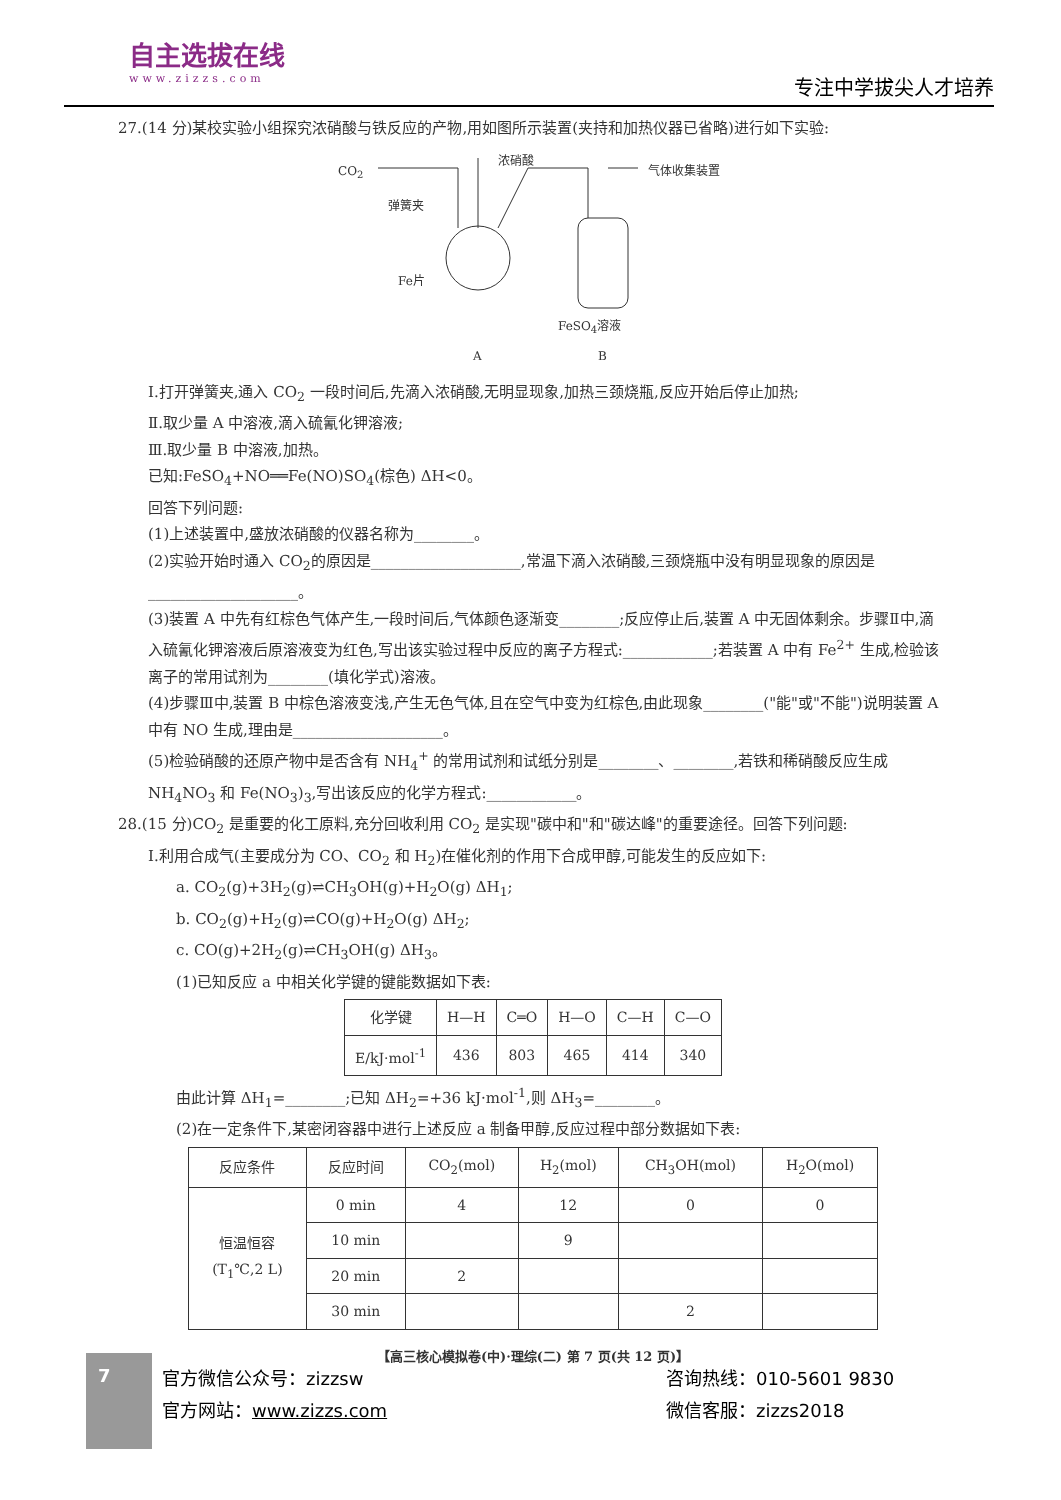自主选拔在线
www.zizzs.com
专注中学拔尖人才培养
27.(14 分)某校实验小组探究浓硝酸与铁反应的产物,用如图所示装置(夹持和加热仪器已省略)进行如下实验:
CO<sub>2</sub>
弹簧夹
浓硝酸
气体收集装置
Fe片
FeSO<sub>4</sub>溶液
A B
Ⅰ.打开弹簧夹,通入 CO<sub>2</sub> 一段时间后,先滴入浓硝酸,无明显现象,加热三颈烧瓶,反应开始后停止加热;
Ⅱ.取少量 A 中溶液,滴入硫氰化钾溶液;
Ⅲ.取少量 B 中溶液,加热。
已知:FeSO<sub>4</sub>+NO══Fe(NO)SO<sub>4</sub>(棕色) ΔH<0。
回答下列问题:
(1)上述装置中,盛放浓硝酸的仪器名称为________。
(2)实验开始时通入 CO<sub>2</sub>的原因是____________________,常温下滴入浓硝酸,三颈烧瓶中没有明显现象的原因是____________________。
(3)装置 A 中先有红棕色气体产生,一段时间后,气体颜色逐渐变________;反应停止后,装置 A 中无固体剩余。步骤Ⅱ中,滴入硫氰化钾溶液后原溶液变为红色,写出该实验过程中反应的离子方程式:____________;若装置 A 中有 Fe<sup>2+</sup> 生成,检验该离子的常用试剂为________(填化学式)溶液。
(4)步骤Ⅲ中,装置 B 中棕色溶液变浅,产生无色气体,且在空气中变为红棕色,由此现象________("能"或"不能")说明装置 A 中有 NO 生成,理由是____________________。
(5)检验硝酸的还原产物中是否含有 NH<sub>4</sub><sup>+</sup> 的常用试剂和试纸分别是________、________,若铁和稀硝酸反应生成 NH<sub>4</sub>NO<sub>3</sub> 和 Fe(NO<sub>3</sub>)<sub>3</sub>,写出该反应的化学方程式:____________。
28.(15 分)CO<sub>2</sub> 是重要的化工原料,充分回收利用 CO<sub>2</sub> 是实现"碳中和"和"碳达峰"的重要途径。回答下列问题:
Ⅰ.利用合成气(主要成分为 CO、CO<sub>2</sub> 和 H<sub>2</sub>)在催化剂的作用下合成甲醇,可能发生的反应如下:
a. CO<sub>2</sub>(g)+3H<sub>2</sub>(g)⇌CH<sub>3</sub>OH(g)+H<sub>2</sub>O(g) ΔH<sub>1</sub>;
b. CO<sub>2</sub>(g)+H<sub>2</sub>(g)⇌CO(g)+H<sub>2</sub>O(g) ΔH<sub>2</sub>;
c. CO(g)+2H<sub>2</sub>(g)⇌CH<sub>3</sub>OH(g) ΔH<sub>3</sub>。
(1)已知反应 a 中相关化学键的键能数据如下表:
| 化学键 | H—H | C═O | H—O | C—H | C—O |
| --- | --- | --- | --- | --- | --- |
| E/kJ·mol<sup>-1</sup> | 436 | 803 | 465 | 414 | 340 |
由此计算 ΔH<sub>1</sub>=________;已知 ΔH<sub>2</sub>=+36 kJ·mol<sup>-1</sup>,则 ΔH<sub>3</sub>=________。
(2)在一定条件下,某密闭容器中进行上述反应 a 制备甲醇,反应过程中部分数据如下表:
| 反应条件 | 反应时间 | CO<sub>2</sub>(mol) | H<sub>2</sub>(mol) | CH<sub>3</sub>OH(mol) | H<sub>2</sub>O(mol) |
| --- | --- | --- | --- | --- | --- |
| 恒温恒容 (T<sub>1</sub>℃,2 L) | 0 min | 4 | 12 | 0 | 0 |
| | 10 min | | 9 | | |
| | 20 min | 2 | | | |
| | 30 min | | | 2 | |
【高三核心模拟卷(中)·理综(二) 第 7 页(共 12 页)】
7
官方微信公众号：zizzsw
官方网站：www.zizzs.com
咨询热线：010-5601 9830
微信客服：zizzs2018